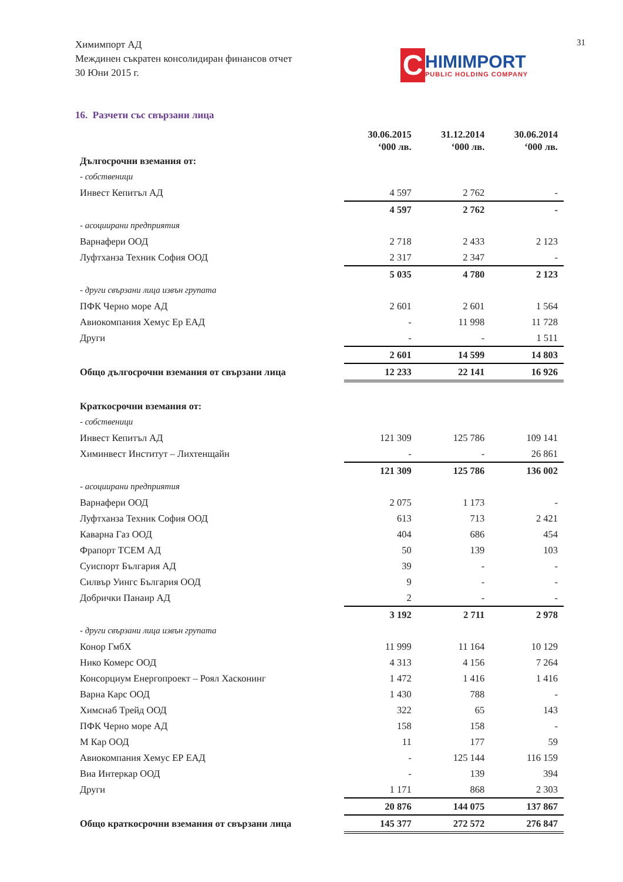Химимпорт АД
Междинен съкратен консолидиран финансов отчет
30 Юни 2015 г.
31
C
HIMIMPORT
PUBLIC HOLDING COMPANY
16. Разчети със свързани лица
| | 30.06.2015 ‘000 лв. | 31.12.2014 ‘000 лв. | 30.06.2014 ‘000 лв. |
| --- | --- | --- | --- |
| Дългосрочни вземания от: | | | |
| - собственици | | | |
| Инвест Кепитъл АД | 4 597 | 2 762 | - |
| | 4 597 | 2 762 | - |
| - асоциирани предприятия | | | |
| Варнафери ООД | 2 718 | 2 433 | 2 123 |
| Луфтханза Техник София ООД | 2 317 | 2 347 | - |
| | 5 035 | 4 780 | 2 123 |
| - други свързани лица извън групата | | | |
| ПФК Черно море АД | 2 601 | 2 601 | 1 564 |
| Авиокомпания Хемус Ер ЕАД | - | 11 998 | 11 728 |
| Други | - | - | 1 511 |
| | 2 601 | 14 599 | 14 803 |
| Общо дългосрочни вземания от свързани лица | 12 233 | 22 141 | 16 926 |
| Краткосрочни вземания от: | | | |
| - собственици | | | |
| Инвест Кепитъл АД | 121 309 | 125 786 | 109 141 |
| Химинвест Институт – Лихтенщайн | - | - | 26 861 |
| | 121 309 | 125 786 | 136 002 |
| - асоциирани предприятия | | | |
| Варнафери ООД | 2 075 | 1 173 | - |
| Луфтханза Техник София ООД | 613 | 713 | 2 421 |
| Каварна Газ ООД | 404 | 686 | 454 |
| Фрапорт ТСЕМ АД | 50 | 139 | 103 |
| Суиспорт България АД | 39 | - | - |
| Силвър Уингс България ООД | 9 | - | - |
| Добрички Панаир АД | 2 | - | - |
| | 3 192 | 2 711 | 2 978 |
| - други свързани лица извън групата | | | |
| Конор ГмбХ | 11 999 | 11 164 | 10 129 |
| Нико Комерс ООД | 4 313 | 4 156 | 7 264 |
| Консорциум Енергопроект – Роял Хасконинг | 1 472 | 1 416 | 1 416 |
| Варна Карс ООД | 1 430 | 788 | - |
| Химснаб Трейд ООД | 322 | 65 | 143 |
| ПФК Черно море АД | 158 | 158 | - |
| М Кар ООД | 11 | 177 | 59 |
| Авиокомпания Хемус ЕР ЕАД | - | 125 144 | 116 159 |
| Виа Интеркар ООД | - | 139 | 394 |
| Други | 1 171 | 868 | 2 303 |
| | 20 876 | 144 075 | 137 867 |
| Общо краткосрочни вземания от свързани лица | 145 377 | 272 572 | 276 847 |